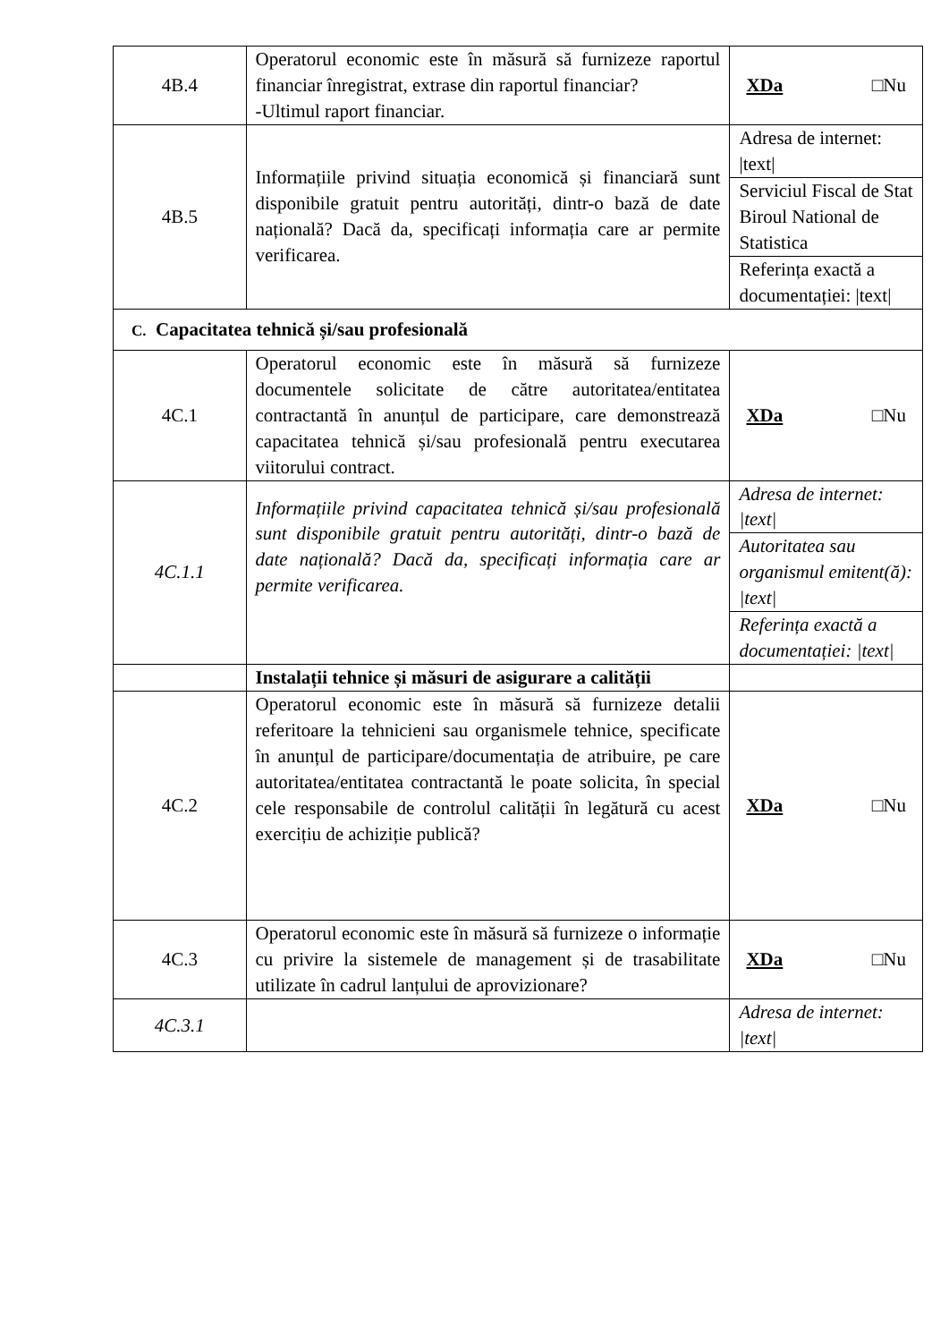| 4B.4 | Operatorul economic este în măsură să furnizeze raportul financiar înregistrat, extrase din raportul financiar? -Ultimul raport financiar. | XDa □Nu |
| 4B.5 | Informațiile privind situația economică și financiară sunt disponibile gratuit pentru autorități, dintr-o bază de date națională? Dacă da, specificați informația care ar permite verificarea. | Adresa de internet: /text/ |
| | | Serviciul Fiscal de Stat Biroul National de Statistica |
| | | Referința exactă a documentației: /text/ |
| C. Capacitatea tehnică și/sau profesională | | |
| 4C.1 | Operatorul economic este în măsură să furnizeze documentele solicitate de către autoritatea/entitatea contractantă în anunțul de participare, care demonstrează capacitatea tehnică și/sau profesională pentru executarea viitorului contract. | XDa □Nu |
| 4C.1.1 | Informațiile privind capacitatea tehnică și/sau profesională sunt disponibile gratuit pentru autorități, dintr-o bază de date națională? Dacă da, specificați informația care ar permite verificarea. | Adresa de internet: /text/ |
| | | Autoritatea sau organismul emitent(ă): /text/ |
| | | Referința exactă a documentației: /text/ |
| | Instalații tehnice și măsuri de asigurare a calității | |
| 4C.2 | Operatorul economic este în măsură să furnizeze detalii referitoare la tehnicieni sau organismele tehnice, specificate în anunțul de participare/documentația de atribuire, pe care autoritatea/entitatea contractantă le poate solicita, în special cele responsabile de controlul calității în legătură cu acest exercițiu de achiziție publică? | XDa □Nu |
| 4C.3 | Operatorul economic este în măsură să furnizeze o informație cu privire la sistemele de management și de trasabilitate utilizate în cadrul lanțului de aprovizionare? | XDa □Nu |
| 4C.3.1 | | Adresa de internet: /text/ |